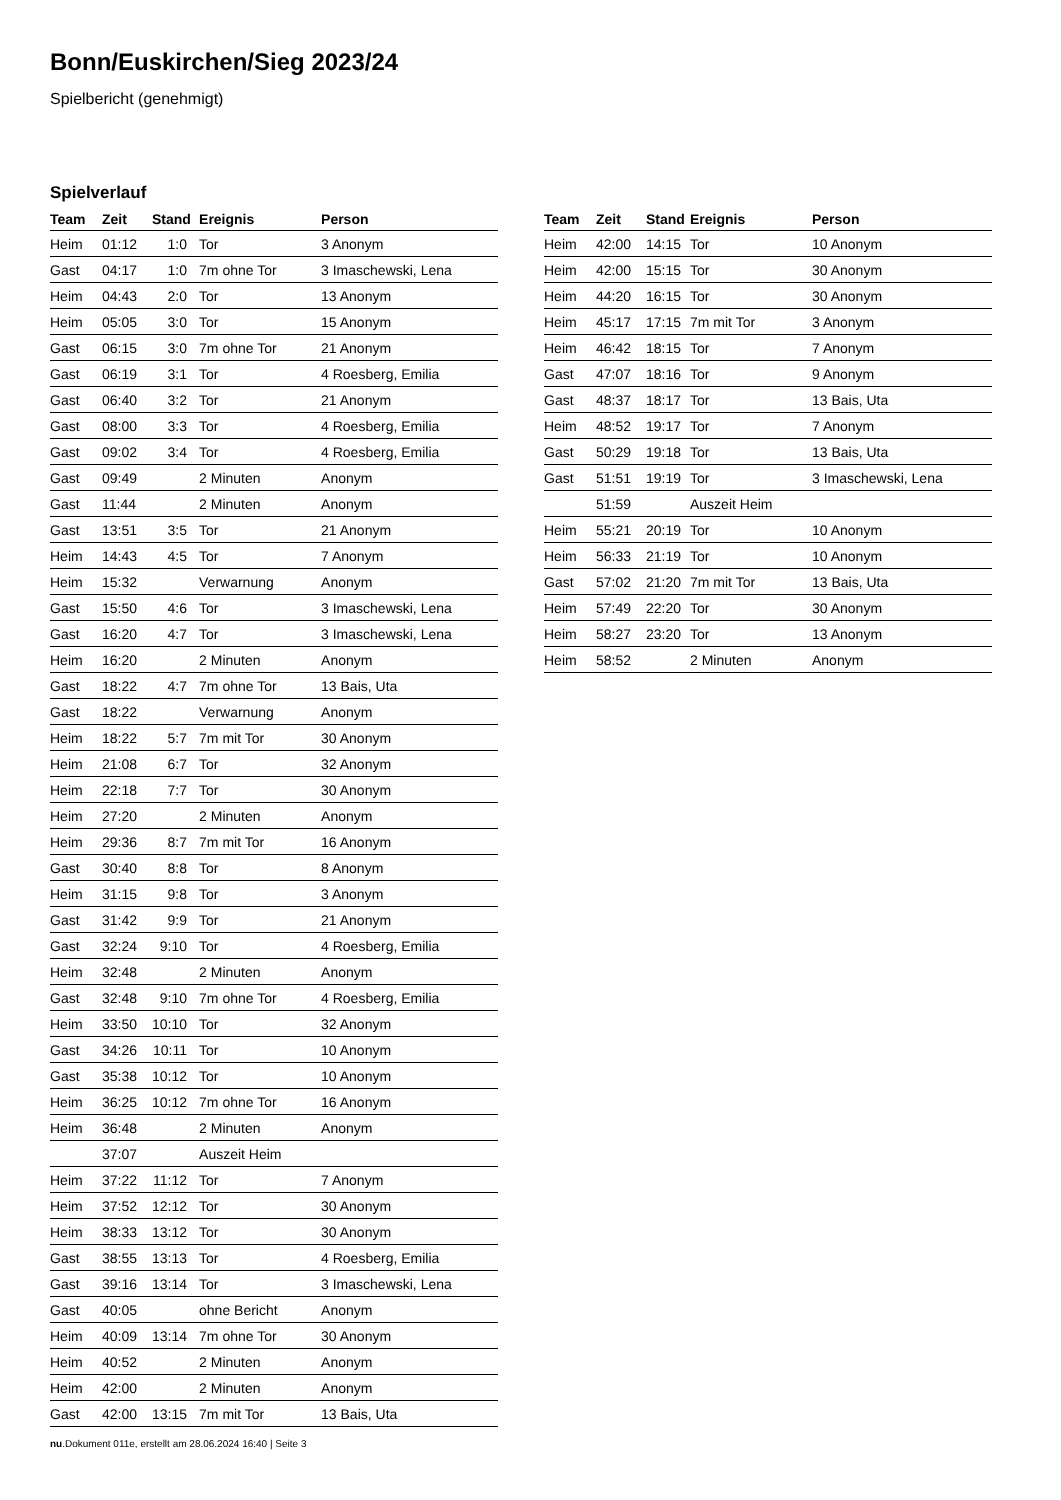Bonn/Euskirchen/Sieg 2023/24
Spielbericht (genehmigt)
Spielverlauf
| Team | Zeit | Stand | Ereignis | Person |
| --- | --- | --- | --- | --- |
| Heim | 01:12 | 1:0 | Tor | 3 Anonym |
| Gast | 04:17 | 1:0 | 7m ohne Tor | 3 Imaschewski, Lena |
| Heim | 04:43 | 2:0 | Tor | 13 Anonym |
| Heim | 05:05 | 3:0 | Tor | 15 Anonym |
| Gast | 06:15 | 3:0 | 7m ohne Tor | 21 Anonym |
| Gast | 06:19 | 3:1 | Tor | 4 Roesberg, Emilia |
| Gast | 06:40 | 3:2 | Tor | 21 Anonym |
| Gast | 08:00 | 3:3 | Tor | 4 Roesberg, Emilia |
| Gast | 09:02 | 3:4 | Tor | 4 Roesberg, Emilia |
| Gast | 09:49 | | 2 Minuten | Anonym |
| Gast | 11:44 | | 2 Minuten | Anonym |
| Gast | 13:51 | 3:5 | Tor | 21 Anonym |
| Heim | 14:43 | 4:5 | Tor | 7 Anonym |
| Heim | 15:32 | | Verwarnung | Anonym |
| Gast | 15:50 | 4:6 | Tor | 3 Imaschewski, Lena |
| Gast | 16:20 | 4:7 | Tor | 3 Imaschewski, Lena |
| Heim | 16:20 | | 2 Minuten | Anonym |
| Gast | 18:22 | 4:7 | 7m ohne Tor | 13 Bais, Uta |
| Gast | 18:22 | | Verwarnung | Anonym |
| Heim | 18:22 | 5:7 | 7m mit Tor | 30 Anonym |
| Heim | 21:08 | 6:7 | Tor | 32 Anonym |
| Heim | 22:18 | 7:7 | Tor | 30 Anonym |
| Heim | 27:20 | | 2 Minuten | Anonym |
| Heim | 29:36 | 8:7 | 7m mit Tor | 16 Anonym |
| Gast | 30:40 | 8:8 | Tor | 8 Anonym |
| Heim | 31:15 | 9:8 | Tor | 3 Anonym |
| Gast | 31:42 | 9:9 | Tor | 21 Anonym |
| Gast | 32:24 | 9:10 | Tor | 4 Roesberg, Emilia |
| Heim | 32:48 | | 2 Minuten | Anonym |
| Gast | 32:48 | 9:10 | 7m ohne Tor | 4 Roesberg, Emilia |
| Heim | 33:50 | 10:10 | Tor | 32 Anonym |
| Gast | 34:26 | 10:11 | Tor | 10 Anonym |
| Gast | 35:38 | 10:12 | Tor | 10 Anonym |
| Heim | 36:25 | 10:12 | 7m ohne Tor | 16 Anonym |
| Heim | 36:48 | | 2 Minuten | Anonym |
| | 37:07 | | Auszeit Heim | |
| Heim | 37:22 | 11:12 | Tor | 7 Anonym |
| Heim | 37:52 | 12:12 | Tor | 30 Anonym |
| Heim | 38:33 | 13:12 | Tor | 30 Anonym |
| Gast | 38:55 | 13:13 | Tor | 4 Roesberg, Emilia |
| Gast | 39:16 | 13:14 | Tor | 3 Imaschewski, Lena |
| Gast | 40:05 | | ohne Bericht | Anonym |
| Heim | 40:09 | 13:14 | 7m ohne Tor | 30 Anonym |
| Heim | 40:52 | | 2 Minuten | Anonym |
| Heim | 42:00 | | 2 Minuten | Anonym |
| Gast | 42:00 | 13:15 | 7m mit Tor | 13 Bais, Uta |
| Team | Zeit | Stand | Ereignis | Person |
| --- | --- | --- | --- | --- |
| Heim | 42:00 | 14:15 | Tor | 10 Anonym |
| Heim | 42:00 | 15:15 | Tor | 30 Anonym |
| Heim | 44:20 | 16:15 | Tor | 30 Anonym |
| Heim | 45:17 | 17:15 | 7m mit Tor | 3 Anonym |
| Heim | 46:42 | 18:15 | Tor | 7 Anonym |
| Gast | 47:07 | 18:16 | Tor | 9 Anonym |
| Gast | 48:37 | 18:17 | Tor | 13 Bais, Uta |
| Heim | 48:52 | 19:17 | Tor | 7 Anonym |
| Gast | 50:29 | 19:18 | Tor | 13 Bais, Uta |
| Gast | 51:51 | 19:19 | Tor | 3 Imaschewski, Lena |
| | 51:59 | | Auszeit Heim | |
| Heim | 55:21 | 20:19 | Tor | 10 Anonym |
| Heim | 56:33 | 21:19 | Tor | 10 Anonym |
| Gast | 57:02 | 21:20 | 7m mit Tor | 13 Bais, Uta |
| Heim | 57:49 | 22:20 | Tor | 30 Anonym |
| Heim | 58:27 | 23:20 | Tor | 13 Anonym |
| Heim | 58:52 | | 2 Minuten | Anonym |
nu.Dokument 011e, erstellt am 28.06.2024 16:40 | Seite 3